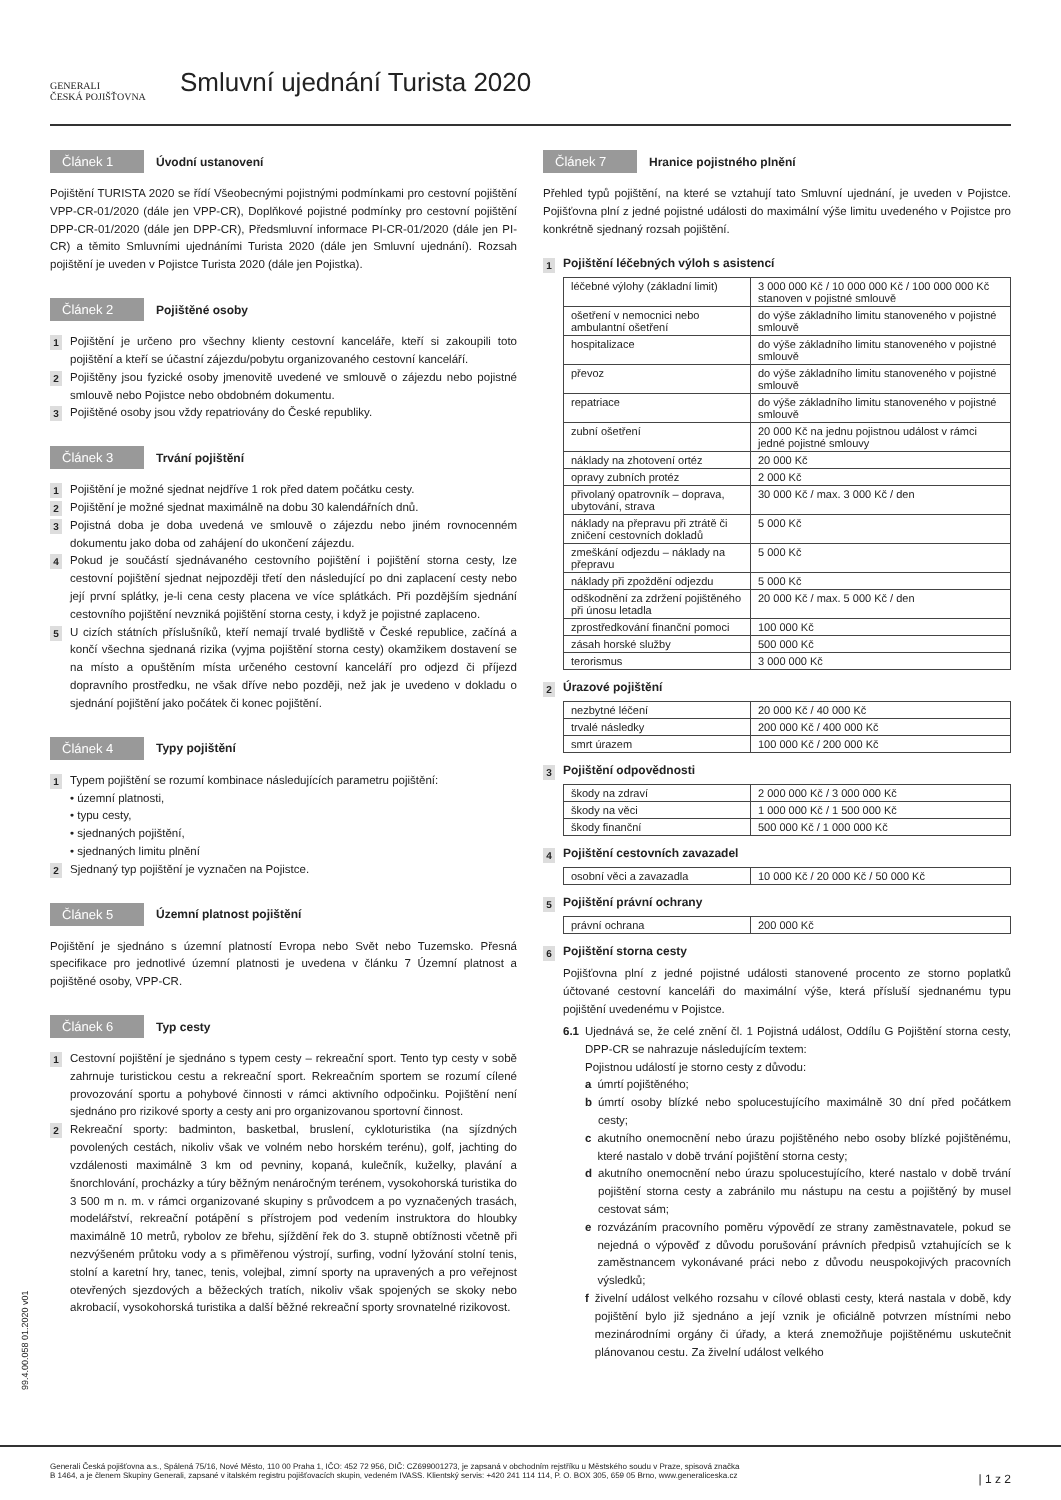GENERALI
ČESKÁ POJIŠŤOVNA
Smluvní ujednání Turista 2020
Článek 1 Úvodní ustanovení
Pojištění TURISTA 2020 se řídí Všeobecnými pojistnými podmínkami pro cestovní pojištění VPP-CR-01/2020 (dále jen VPP-CR), Doplňkové pojistné podmínky pro cestovní pojištění DPP-CR-01/2020 (dále jen DPP-CR), Předsmluvní informace PI-CR-01/2020 (dále jen PI-CR) a těmito Smluvními ujednáními Turista 2020 (dále jen Smluvní ujednání). Rozsah pojištění je uveden v Pojistce Turista 2020 (dále jen Pojistka).
Článek 2 Pojištěné osoby
1
Pojištění je určeno pro všechny klienty cestovní kanceláře, kteří si zakoupili toto pojištění a kteří se účastní zájezdu/pobytu organizovaného cestovní kanceláří.
2
Pojištěny jsou fyzické osoby jmenovitě uvedené ve smlouvě o zájezdu nebo pojistné smlouvě nebo Pojistce nebo obdobném dokumentu.
3
Pojištěné osoby jsou vždy repatriovány do České republiky.
Článek 3 Trvání pojištění
1
Pojištění je možné sjednat nejdříve 1 rok před datem počátku cesty.
2
Pojištění je možné sjednat maximálně na dobu 30 kalendářních dnů.
3
Pojistná doba je doba uvedená ve smlouvě o zájezdu nebo jiném rovnocenném dokumentu jako doba od zahájení do ukončení zájezdu.
4
Pokud je součástí sjednávaného cestovního pojištění i pojištění storna cesty, lze cestovní pojištění sjednat nejpozději třetí den následující po dni zaplacení cesty nebo její první splátky, je-li cena cesty placena ve více splátkách. Při pozdějším sjednání cestovního pojištění nevzniká pojištění storna cesty, i když je pojistné zaplaceno.
5
U cizích státních příslušníků, kteří nemají trvalé bydliště v České republice, začíná a končí všechna sjednaná rizika (vyjma pojištění storna cesty) okamžikem dostavení se na místo a opuštěním místa určeného cestovní kanceláří pro odjezd či příjezd dopravního prostředku, ne však dříve nebo později, než jak je uvedeno v dokladu o sjednání pojištění jako počátek či konec pojištění.
Článek 4 Typy pojištění
1
Typem pojištění se rozumí kombinace následujících parametru pojištění:
• územní platnosti,
• typu cesty,
• sjednaných pojištění,
• sjednaných limitu plnění
2
Sjednaný typ pojištění je vyznačen na Pojistce.
Článek 5 Územní platnost pojištění
Pojištění je sjednáno s územní platností Evropa nebo Svět nebo Tuzemsko. Přesná specifikace pro jednotlivé územní platnosti je uvedena v článku 7 Územní platnost a pojištěné osoby, VPP-CR.
Článek 6 Typ cesty
1
Cestovní pojištění je sjednáno s typem cesty – rekreační sport. Tento typ cesty v sobě zahrnuje turistickou cestu a rekreační sport. Rekreačním sportem se rozumí cílené provozování sportu a pohybové činnosti v rámci aktivního odpočinku. Pojištění není sjednáno pro rizikové sporty a cesty ani pro organizovanou sportovní činnost.
2
Rekreační sporty: badminton, basketbal, bruslení, cykloturistika (na sjízdných povolených cestách, nikoliv však ve volném nebo horském terénu), golf, jachting do vzdálenosti maximálně 3 km od pevniny, kopaná, kulečník, kuželky, plavání a šnorchlování, procházky a túry běžným nenáročným terénem, vysokohorská turistika do 3 500 m n. m. v rámci organizované skupiny s průvodcem a po vyznačených trasách, modelářství, rekreační potápění s přístrojem pod vedením instruktora do hloubky maximálně 10 metrů, rybolov ze břehu, sjíždění řek do 3. stupně obtížnosti včetně při nezvýšeném průtoku vody a s přiměřenou výstrojí, surfing, vodní lyžování stolní tenis, stolní a karetní hry, tanec, tenis, volejbal, zimní sporty na upravených a pro veřejnost otevřených sjezdových a běžeckých tratích, nikoliv však spojených se skoky nebo akrobacií, vysokohorská turistika a další běžné rekreační sporty srovnatelné rizikovost.
Článek 7 Hranice pojistného plnění
Přehled typů pojištění, na které se vztahují tato Smluvní ujednání, je uveden v Pojistce. Pojišťovna plní z jedné pojistné události do maximální výše limitu uvedeného v Pojistce pro konkrétně sjednaný rozsah pojištění.
1 Pojištění léčebných výloh s asistencí
| léčebné výlohy (základní limit) | 3 000 000 Kč / 10 000 000 Kč / 100 000 000 Kč stanoven v pojistné smlouvě |
| ošetření v nemocnici nebo ambulantní ošetření | do výše základního limitu stanoveného v pojistné smlouvě |
| hospitalizace | do výše základního limitu stanoveného v pojistné smlouvě |
| převoz | do výše základního limitu stanoveného v pojistné smlouvě |
| repatriace | do výše základního limitu stanoveného v pojistné smlouvě |
| zubní ošetření | 20 000 Kč na jednu pojistnou událost v rámci jedné pojistné smlouvy |
| náklady na zhotovení ortéz | 20 000 Kč |
| opravy zubních protéz | 2 000 Kč |
| přivolaný opatrovník – doprava, ubytování, strava | 30 000 Kč / max. 3 000 Kč / den |
| náklady na přepravu při ztrátě či zničení cestovních dokladů | 5 000 Kč |
| zmeškání odjezdu – náklady na přepravu | 5 000 Kč |
| náklady při zpoždění odjezdu | 5 000 Kč |
| odškodnění za zdržení pojištěného při únosu letadla | 20 000 Kč / max. 5 000 Kč / den |
| zprostředkování finanční pomoci | 100 000 Kč |
| zásah horské služby | 500 000 Kč |
| terorismus | 3 000 000 Kč |
2 Úrazové pojištění
| nezbytné léčení | 20 000 Kč / 40 000 Kč |
| trvalé následky | 200 000 Kč / 400 000 Kč |
| smrt úrazem | 100 000 Kč / 200 000 Kč |
3 Pojištění odpovědnosti
| škody na zdraví | 2 000 000 Kč / 3 000 000 Kč |
| škody na věci | 1 000 000 Kč / 1 500 000 Kč |
| škody finanční | 500 000 Kč / 1 000 000 Kč |
4 Pojištění cestovních zavazadel
| osobní věci a zavazadla | 10 000 Kč / 20 000 Kč / 50 000 Kč |
5 Pojištění právní ochrany
| právní ochrana | 200 000 Kč |
6 Pojištění storna cesty
Pojišťovna plní z jedné pojistné události stanovené procento ze storno poplatků účtované cestovní kanceláři do maximální výše, která přísluší sjednanému typu pojištění uvedenému v Pojistce.
6.1 Ujednává se, že celé znění čl. 1 Pojistná událost, Oddílu G Pojištění storna cesty, DPP-CR se nahrazuje následujícím textem:
Pojistnou událostí je storno cesty z důvodu:
a úmrtí pojištěného;
b úmrtí osoby blízké nebo spolucestujícího maximálně 30 dní před počátkem cesty;
c akutního onemocnění nebo úrazu pojištěného nebo osoby blízké pojištěnému, které nastalo v době trvání pojištění storna cesty;
d akutního onemocnění nebo úrazu spolucestujícího, které nastalo v době trvání pojištění storna cesty a zabránilo mu nástupu na cestu a pojištěný by musel cestovat sám;
e rozvázáním pracovního poměru výpovědí ze strany zaměstnavatele, pokud se nejedná o výpověď z důvodu porušování právních předpisů vztahujících se k zaměstnancem vykonávané práci nebo z důvodu neuspokojivých pracovních výsledků;
f živelní událost velkého rozsahu v cílové oblasti cesty, která nastala v době, kdy pojištění bylo již sjednáno a její vznik je oficiálně potvrzen místními nebo mezinárodními orgány či úřady, a která znemožňuje pojištěnému uskutečnit plánovanou cestu. Za živelní událost velkého
99.4.00.058 01.2020 v01
Generali Česká pojišťovna a.s., Spálená 75/16, Nové Město, 110 00 Praha 1, IČO: 452 72 956, DIČ: CZ699001273, je zapsaná v obchodním rejstříku u Městského soudu v Praze, spisová značka
B 1464, a je členem Skupiny Generali, zapsané v italském registru pojišťovacích skupin, vedeném IVASS. Klientský servis: +420 241 114 114, P. O. BOX 305, 659 05 Brno, www.generaliceska.cz
| 1 z 2